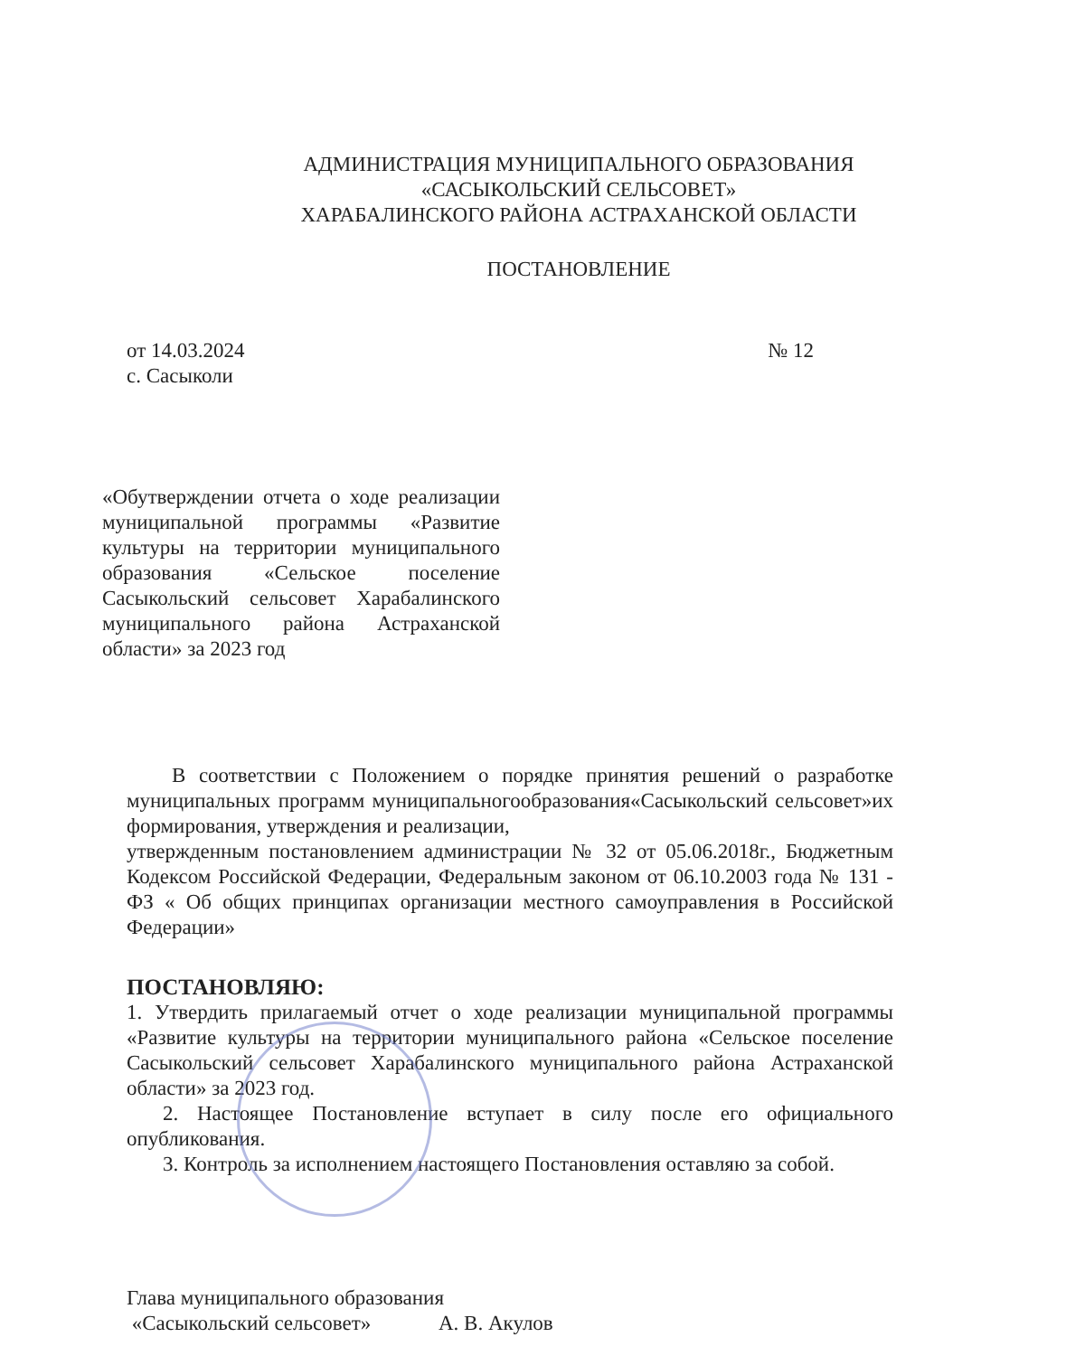АДМИНИСТРАЦИЯ МУНИЦИПАЛЬНОГО ОБРАЗОВАНИЯ
«САСЫКОЛЬСКИЙ СЕЛЬСОВЕТ»
ХАРАБАЛИНСКОГО РАЙОНА АСТРАХАНСКОЙ ОБЛАСТИ
ПОСТАНОВЛЕНИЕ
от 14.03.2024 № 12
с. Сасыколи
«Обутверждении отчета о ходе реализации муниципальной программы «Развитие культуры на территории муниципального образования «Сельское поселение Сасыкольский сельсовет Харабалинского муниципального района Астраханской области» за 2023 год
В соответствии с Положением о порядке принятия решений о разработке муниципальных программ муниципальногообразования«Сасыкольский сельсовет»их формирования, утверждения и реализации,
утвержденным постановлением администрации № 32 от 05.06.2018г., Бюджетным Кодексом Российской Федерации, Федеральным законом от 06.10.2003 года № 131 - ФЗ « Об общих принципах организации местного самоуправления в Российской Федерации»
ПОСТАНОВЛЯЮ:
1. Утвердить прилагаемый отчет о ходе реализации муниципальной программы «Развитие культуры на территории муниципального района «Сельское поселение Сасыкольский сельсовет Харабалинского муниципального района Астраханской области» за 2023 год.
2. Настоящее Постановление вступает в силу после его официального опубликования.
3. Контроль за исполнением настоящего Постановления оставляю за собой.
Глава муниципального образования
«Сасыкольский сельсовет» А. В. Акулов